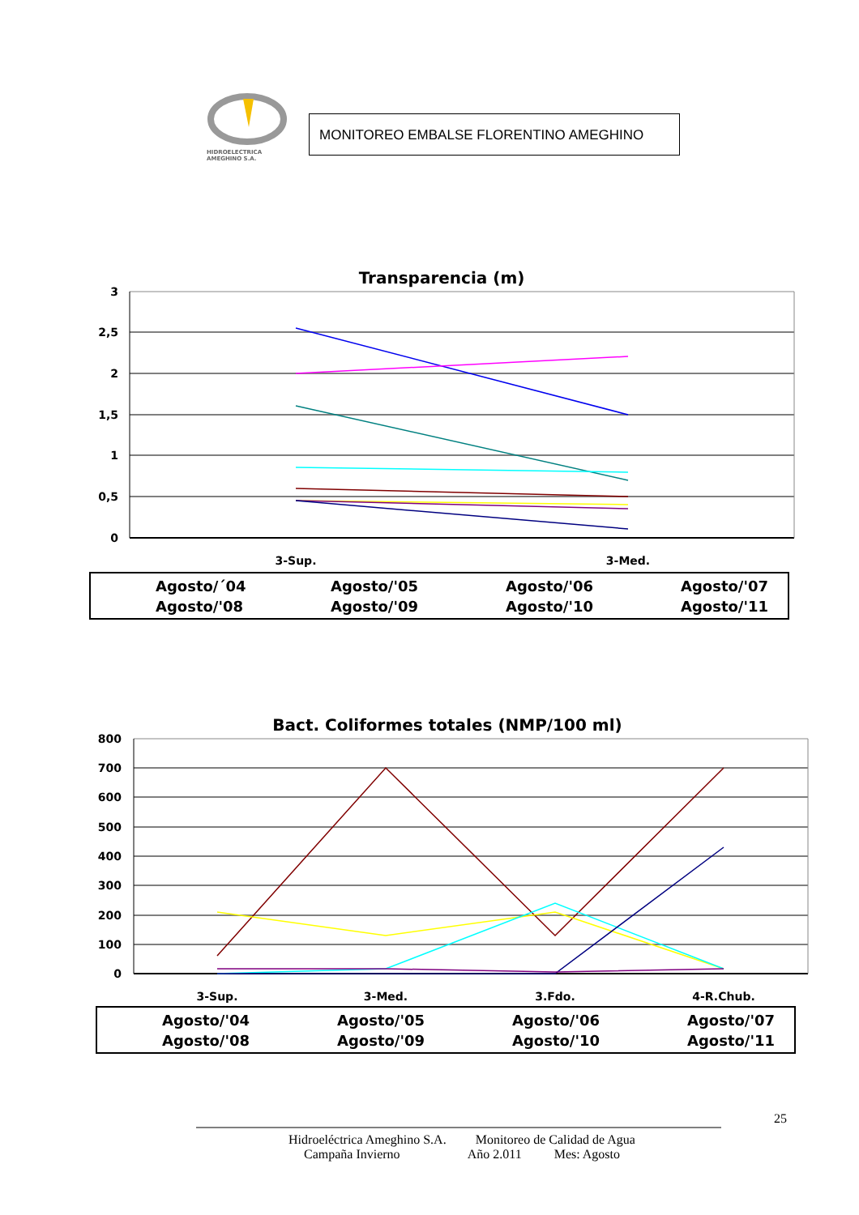HIDROELECTRICA
AMEGHINO S.A.
MONITOREO EMBALSE FLORENTINO AMEGHINO
Transparencia (m)
3
2,5
2
1,5
1
0,5
0
3-Sup.
3-Med.
Agosto/´04
Agosto/'05
Agosto/'06
Agosto/'07
Agosto/'08
Agosto/'09
Agosto/'10
Agosto/'11
Bact. Coliformes totales (NMP/100 ml)
800
700
600
500
400
300
200
100
0
3-Sup.
3-Med.
3.Fdo.
4-R.Chub.
Agosto/'04
Agosto/'05
Agosto/'06
Agosto/'07
Agosto/'08
Agosto/'09
Agosto/'10
Agosto/'11
25
Hidroeléctrica Ameghino S.A. Monitoreo de Calidad de Agua
Campaña Invierno Año 2.011 Mes: Agosto